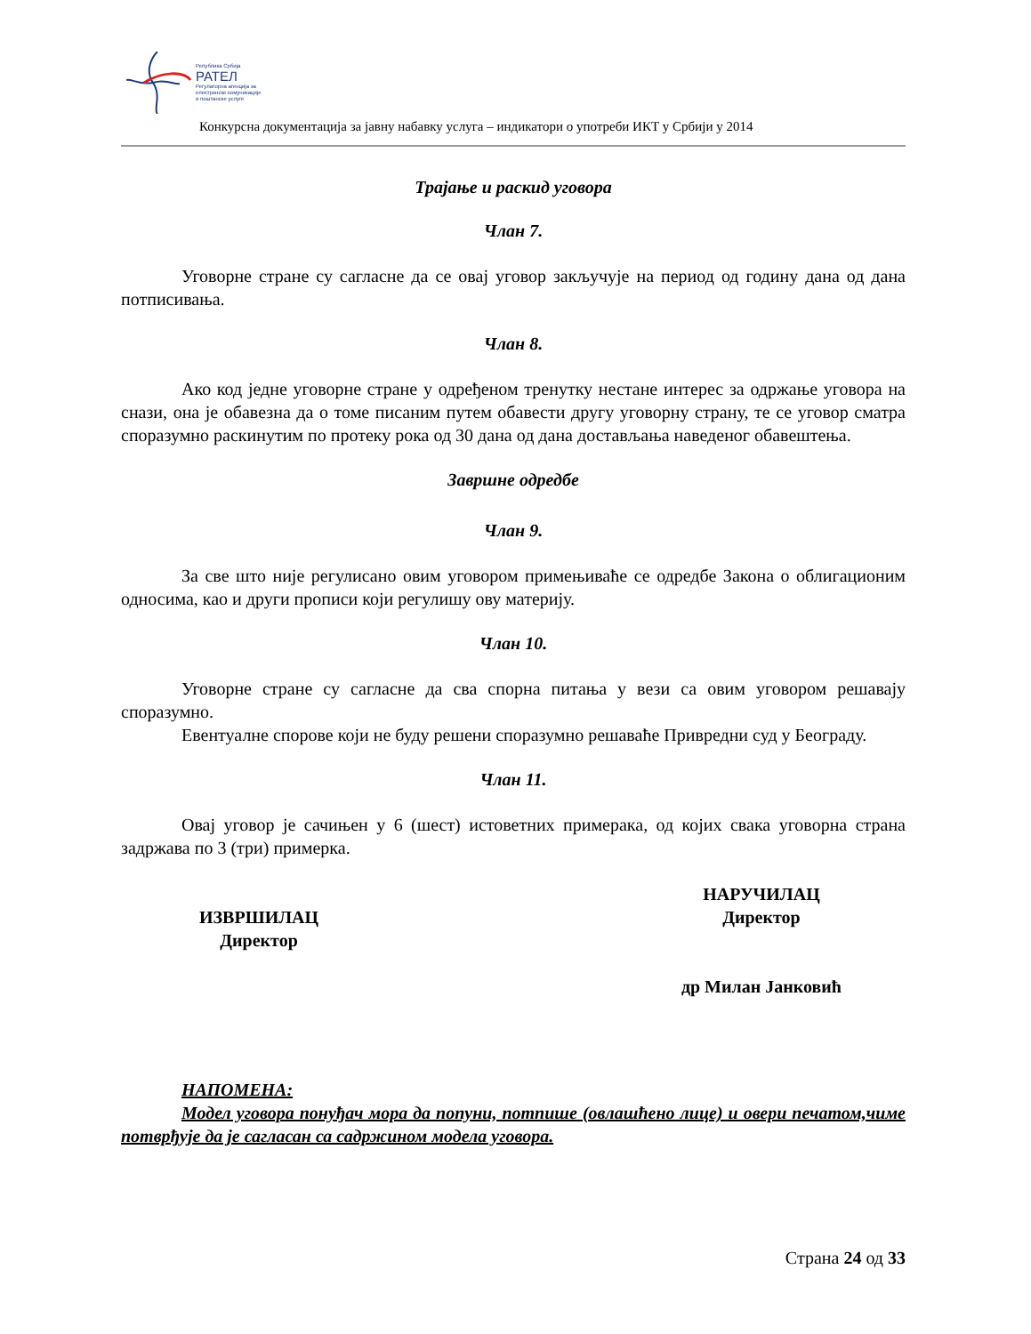Република Србија
РАТЕЛ
Регулаторна агенција за
електронске комуникације
и поштанске услуге
Конкурсна документација за јавну набавку услуга – индикатори о употреби ИКТ у Србији у 2014
Трајање и раскид уговора
Члан 7.
Уговорне стране су сагласне да се овај уговор закључује на период од годину дана од дана потписивања.
Члан 8.
Ако код једне уговорне стране у одређеном тренутку нестане интерес за одржање уговора на снази, она је обавезна да о томе писаним путем обавести другу уговорну страну, те се уговор сматра споразумно раскинутим по протеку рока од 30 дана од дана достављања наведеног обавештења.
Завршне одредбе
Члан 9.
За све што није регулисано овим уговором примењиваће се одредбе Закона о облигационим односима, као и други прописи који регулишу ову материју.
Члан 10.
Уговорне стране су сагласне да сва спорна питања у вези са овим уговором решавају споразумно.
Евентуалне спорове који не буду решени споразумно решаваће Привредни суд у Београду.
Члан 11.
Овај уговор је сачињен у 6 (шест) истоветних примерака, од којих свака уговорна страна задржава по 3 (три) примерка.
ИЗВРШИЛАЦ
Директор
НАРУЧИЛАЦ
Директор
др Милан Јанковић
НАПОМЕНА:
Модел уговора понуђач мора да попуни, потпише (овлашћено лице) и овери печатом,чиме потврђује да је сагласан са садржином модела уговора.
Страна 24 од 33